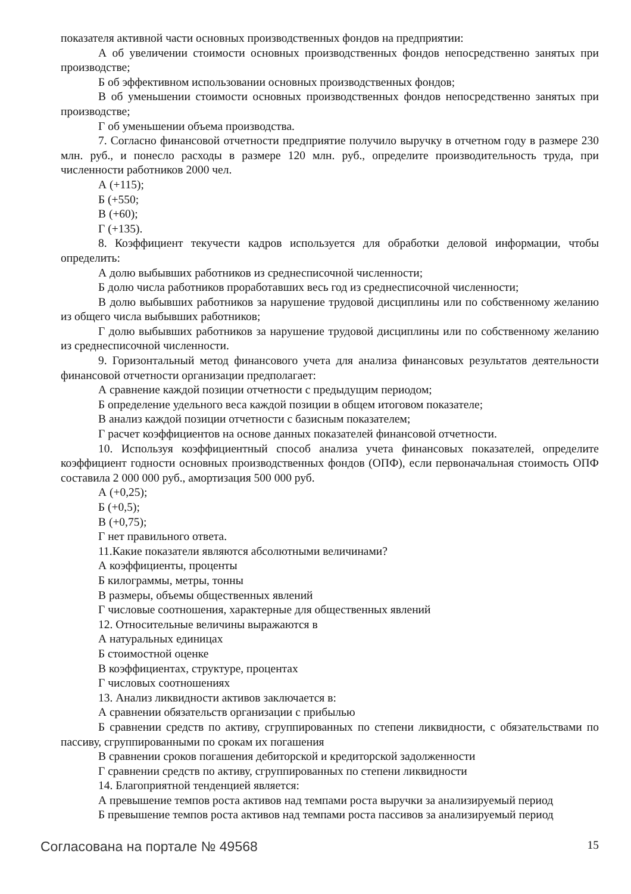показателя активной части основных производственных фондов на предприятии:
А об увеличении стоимости основных производственных фондов непосредственно занятых при производстве;
Б об эффективном использовании основных производственных фондов;
В об уменьшении стоимости основных производственных фондов непосредственно занятых при производстве;
Г об уменьшении объема производства.
7. Согласно финансовой отчетности предприятие получило выручку в отчетном году в размере 230 млн. руб., и понесло расходы в размере 120 млн. руб., определите производительность труда, при численности работников 2000 чел.
А (+115);
Б (+550;
В (+60);
Г (+135).
8. Коэффициент текучести кадров используется для обработки деловой информации, чтобы определить:
А долю выбывших работников из среднесписочной численности;
Б долю числа работников проработавших весь год из среднесписочной численности;
В долю выбывших работников за нарушение трудовой дисциплины или по собственному желанию из общего числа выбывших работников;
Г долю выбывших работников за нарушение трудовой дисциплины или по собственному желанию из среднесписочной численности.
9. Горизонтальный метод финансового учета для анализа финансовых результатов деятельности финансовой отчетности организации предполагает:
А сравнение каждой позиции отчетности с предыдущим периодом;
Б определение удельного веса каждой позиции в общем итоговом показателе;
В анализ каждой позиции отчетности с базисным показателем;
Г расчет коэффициентов на основе данных показателей финансовой отчетности.
10. Используя коэффициентный способ анализа учета финансовых показателей, определите коэффициент годности основных производственных фондов (ОПФ), если первоначальная стоимость ОПФ составила 2 000 000 руб., амортизация 500 000 руб.
А (+0,25);
Б (+0,5);
В (+0,75);
Г нет правильного ответа.
11.Какие показатели являются абсолютными величинами?
А коэффициенты, проценты
Б килограммы, метры, тонны
В размеры, объемы общественных явлений
Г числовые соотношения, характерные для общественных явлений
12. Относительные величины выражаются в
А натуральных единицах
Б стоимостной оценке
В коэффициентах, структуре, процентах
Г числовых соотношениях
13. Анализ ликвидности активов заключается в:
А сравнении обязательств организации с прибылью
Б сравнении средств по активу, сгруппированных по степени ликвидности, с обязательствами по пассиву, сгруппированными по срокам их погашения
В сравнении сроков погашения дебиторской и кредиторской задолженности
Г сравнении средств по активу, сгруппированных по степени ликвидности
14. Благоприятной тенденцией является:
А превышение темпов роста активов над темпами роста выручки за анализируемый период
Б превышение темпов роста активов над темпами роста пассивов за анализируемый период
Согласована на портале № 49568 15